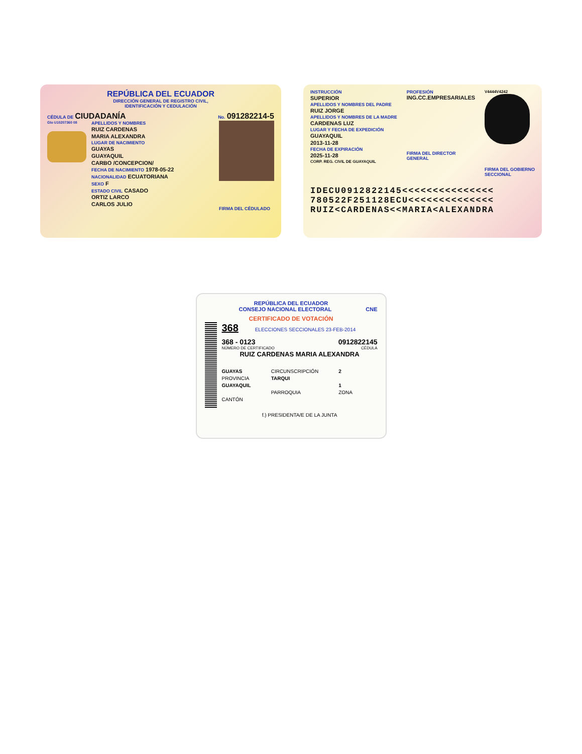REPÚBLICA DEL ECUADOR
DIRECCIÓN GENERAL DE REGISTRO CIVIL,
IDENTIFICACIÓN Y CEDULACIÓN
CÉDULA DE CIUDADANÍA No. 091282214-5
Glo U10207360 08
APELLIDOS Y NOMBRES
RUIZ CARDENAS
MARIA ALEXANDRA
LUGAR DE NACIMIENTO
GUAYAS
GUAYAQUIL
CARBO /CONCEPCION/
FECHA DE NACIMIENTO 1978-05-22
NACIONALIDAD ECUATORIANA
SEXO F
ESTADO CIVIL CASADO
ORTIZ LARCO
CARLOS JULIO
FIRMA DEL CÉDULADO
INSTRUCCIÓN
SUPERIOR
APELLIDOS Y NOMBRES DEL PADRE
RUIZ JORGE
APELLIDOS Y NOMBRES DE LA MADRE
CARDENAS LUZ
LUGAR Y FECHA DE EXPEDICIÓN
GUAYAQUIL
2013-11-28
FECHA DE EXPIRACIÓN
2025-11-28
CORP. REG. CIVIL DE GUAYAQUIL
PROFESIÓN
ING.CC.EMPRESARIALES
FIRMA DEL DIRECTOR
GENERAL
V4444V4242
FIRMA DEL GOBIERNO
SECCIONAL
IDECU0912822145<<<<<<<<<<<<<<<
780522F251128ECU<<<<<<<<<<<<<<
RUIZ<CARDENAS<<MARIA<ALEXANDRA
REPÚBLICA DEL ECUADOR
CONSEJO NACIONAL ELECTORAL CNE
CERTIFICADO DE VOTACIÓN
368 ELECCIONES SECCIONALES 23-FEB-2014
368 - 0123 0912822145
NÚMERO DE CERTIFICADO CÉDULA
RUIZ CARDENAS MARIA ALEXANDRA
GUAYAS
PROVINCIA
GUAYAQUIL
CANTÓN
CIRCUNSCRIPCIÓN
TARQUI
PARROQUIA
2
1
ZONA
f.) PRESIDENTA/E DE LA JUNTA